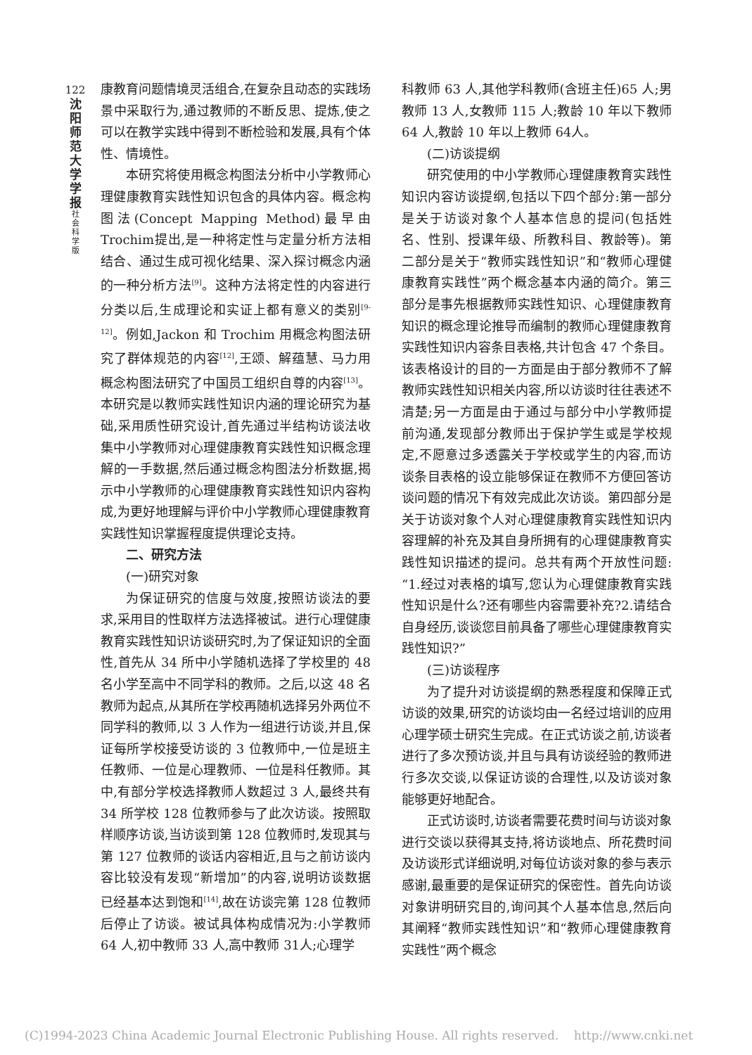122
沈
阳
师
范
大
学
学
报
社
会
科
学
版
康教育问题情境灵活组合,在复杂且动态的实践场景中采取行为,通过教师的不断反思、提炼,使之可以在教学实践中得到不断检验和发展,具有个体性、情境性。
本研究将使用概念构图法分析中小学教师心理健康教育实践性知识包含的具体内容。概念构图法(Concept Mapping Method)最早由Trochim提出,是一种将定性与定量分析方法相结合、通过生成可视化结果、深入探讨概念内涵的一种分析方法<sup>[9]</sup>。这种方法将定性的内容进行分类以后,生成理论和实证上都有意义的类别<sup>[9-12]</sup>。例如,Jackon 和 Trochim 用概念构图法研究了群体规范的内容<sup>[12]</sup>,王颂、解蕴慧、马力用概念构图法研究了中国员工组织自尊的内容<sup>[13]</sup>。本研究是以教师实践性知识内涵的理论研究为基础,采用质性研究设计,首先通过半结构访谈法收集中小学教师对心理健康教育实践性知识概念理解的一手数据,然后通过概念构图法分析数据,揭示中小学教师的心理健康教育实践性知识内容构成,为更好地理解与评价中小学教师心理健康教育实践性知识掌握程度提供理论支持。
二、研究方法
(一)研究对象
为保证研究的信度与效度,按照访谈法的要求,采用目的性取样方法选择被试。进行心理健康教育实践性知识访谈研究时,为了保证知识的全面性,首先从 34 所中小学随机选择了学校里的 48 名小学至高中不同学科的教师。之后,以这 48 名教师为起点,从其所在学校再随机选择另外两位不同学科的教师,以 3 人作为一组进行访谈,并且,保证每所学校接受访谈的 3 位教师中,一位是班主任教师、一位是心理教师、一位是科任教师。其中,有部分学校选择教师人数超过 3 人,最终共有 34 所学校 128 位教师参与了此次访谈。按照取样顺序访谈,当访谈到第 128 位教师时,发现其与第 127 位教师的谈话内容相近,且与之前访谈内容比较没有发现“新增加”的内容,说明访谈数据已经基本达到饱和<sup>[14]</sup>,故在访谈完第 128 位教师后停止了访谈。被试具体构成情况为:小学教师 64 人,初中教师 33 人,高中教师 31人;心理学
科教师 63 人,其他学科教师(含班主任)65 人;男教师 13 人,女教师 115 人;教龄 10 年以下教师 64 人,教龄 10 年以上教师 64人。
(二)访谈提纲
研究使用的中小学教师心理健康教育实践性知识内容访谈提纲,包括以下四个部分:第一部分是关于访谈对象个人基本信息的提问(包括姓名、性别、授课年级、所教科目、教龄等)。第二部分是关于“教师实践性知识”和“教师心理健康教育实践性”两个概念基本内涵的简介。第三部分是事先根据教师实践性知识、心理健康教育知识的概念理论推导而编制的教师心理健康教育实践性知识内容条目表格,共计包含 47 个条目。该表格设计的目的一方面是由于部分教师不了解教师实践性知识相关内容,所以访谈时往往表述不清楚;另一方面是由于通过与部分中小学教师提前沟通,发现部分教师出于保护学生或是学校规定,不愿意过多透露关于学校或学生的内容,而访谈条目表格的设立能够保证在教师不方便回答访谈问题的情况下有效完成此次访谈。第四部分是关于访谈对象个人对心理健康教育实践性知识内容理解的补充及其自身所拥有的心理健康教育实践性知识描述的提问。总共有两个开放性问题:“1.经过对表格的填写,您认为心理健康教育实践性知识是什么?还有哪些内容需要补充?2.请结合自身经历,谈谈您目前具备了哪些心理健康教育实践性知识?”
(三)访谈程序
为了提升对访谈提纲的熟悉程度和保障正式访谈的效果,研究的访谈均由一名经过培训的应用心理学硕士研究生完成。在正式访谈之前,访谈者进行了多次预访谈,并且与具有访谈经验的教师进行多次交谈,以保证访谈的合理性,以及访谈对象能够更好地配合。
正式访谈时,访谈者需要花费时间与访谈对象进行交谈以获得其支持,将访谈地点、所花费时间及访谈形式详细说明,对每位访谈对象的参与表示感谢,最重要的是保证研究的保密性。首先向访谈对象讲明研究目的,询问其个人基本信息,然后向其阐释“教师实践性知识”和“教师心理健康教育实践性”两个概念
(C)1994-2023 China Academic Journal Electronic Publishing House. All rights reserved. http://www.cnki.net